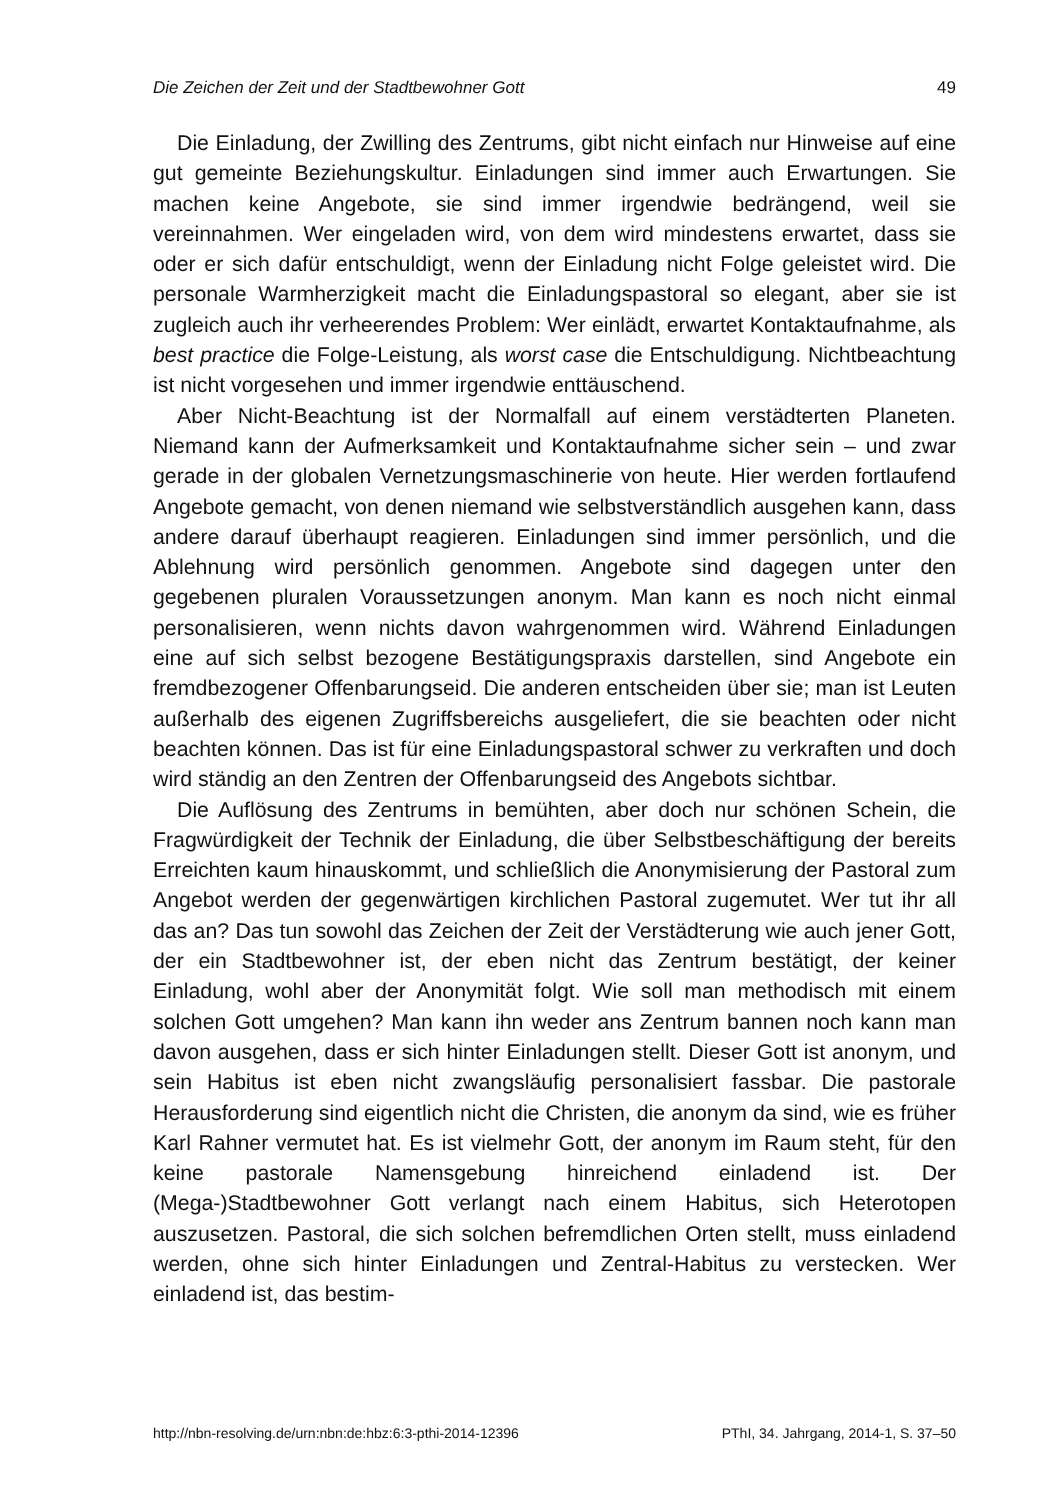Die Zeichen der Zeit und der Stadtbewohner Gott 49
Die Einladung, der Zwilling des Zentrums, gibt nicht einfach nur Hinweise auf eine gut gemeinte Beziehungskultur. Einladungen sind immer auch Erwartungen. Sie machen keine Angebote, sie sind immer irgendwie bedrängend, weil sie vereinnahmen. Wer eingeladen wird, von dem wird mindestens erwartet, dass sie oder er sich dafür entschuldigt, wenn der Einladung nicht Folge geleistet wird. Die personale Warmherzigkeit macht die Einladungspastoral so elegant, aber sie ist zugleich auch ihr verheerendes Problem: Wer einlädt, erwartet Kontaktaufnahme, als best practice die Folge-Leistung, als worst case die Entschuldigung. Nichtbeachtung ist nicht vorgesehen und immer irgendwie enttäuschend.
Aber Nicht-Beachtung ist der Normalfall auf einem verstädterten Planeten. Niemand kann der Aufmerksamkeit und Kontaktaufnahme sicher sein – und zwar gerade in der globalen Vernetzungsmaschinerie von heute. Hier werden fortlaufend Angebote gemacht, von denen niemand wie selbstverständlich ausgehen kann, dass andere darauf überhaupt reagieren. Einladungen sind immer persönlich, und die Ablehnung wird persönlich genommen. Angebote sind dagegen unter den gegebenen pluralen Voraussetzungen anonym. Man kann es noch nicht einmal personalisieren, wenn nichts davon wahrgenommen wird. Während Einladungen eine auf sich selbst bezogene Bestätigungspraxis darstellen, sind Angebote ein fremdbezogener Offenbarungseid. Die anderen entscheiden über sie; man ist Leuten außerhalb des eigenen Zugriffsbereichs ausgeliefert, die sie beachten oder nicht beachten können. Das ist für eine Einladungspastoral schwer zu verkraften und doch wird ständig an den Zentren der Offenbarungseid des Angebots sichtbar.
Die Auflösung des Zentrums in bemühten, aber doch nur schönen Schein, die Fragwürdigkeit der Technik der Einladung, die über Selbstbeschäftigung der bereits Erreichten kaum hinauskommt, und schließlich die Anonymisierung der Pastoral zum Angebot werden der gegenwärtigen kirchlichen Pastoral zugemutet. Wer tut ihr all das an? Das tun sowohl das Zeichen der Zeit der Verstädterung wie auch jener Gott, der ein Stadtbewohner ist, der eben nicht das Zentrum bestätigt, der keiner Einladung, wohl aber der Anonymität folgt. Wie soll man methodisch mit einem solchen Gott umgehen? Man kann ihn weder ans Zentrum bannen noch kann man davon ausgehen, dass er sich hinter Einladungen stellt. Dieser Gott ist anonym, und sein Habitus ist eben nicht zwangsläufig personalisiert fassbar. Die pastorale Herausforderung sind eigentlich nicht die Christen, die anonym da sind, wie es früher Karl Rahner vermutet hat. Es ist vielmehr Gott, der anonym im Raum steht, für den keine pastorale Namensgebung hinreichend einladend ist. Der (Mega-)Stadtbewohner Gott verlangt nach einem Habitus, sich Heterotopen auszusetzen. Pastoral, die sich solchen befremdlichen Orten stellt, muss einladend werden, ohne sich hinter Einladungen und Zentral-Habitus zu verstecken. Wer einladend ist, das bestim-
http://nbn-resolving.de/urn:nbn:de:hbz:6:3-pthi-2014-12396 PThI, 34. Jahrgang, 2014-1, S. 37–50